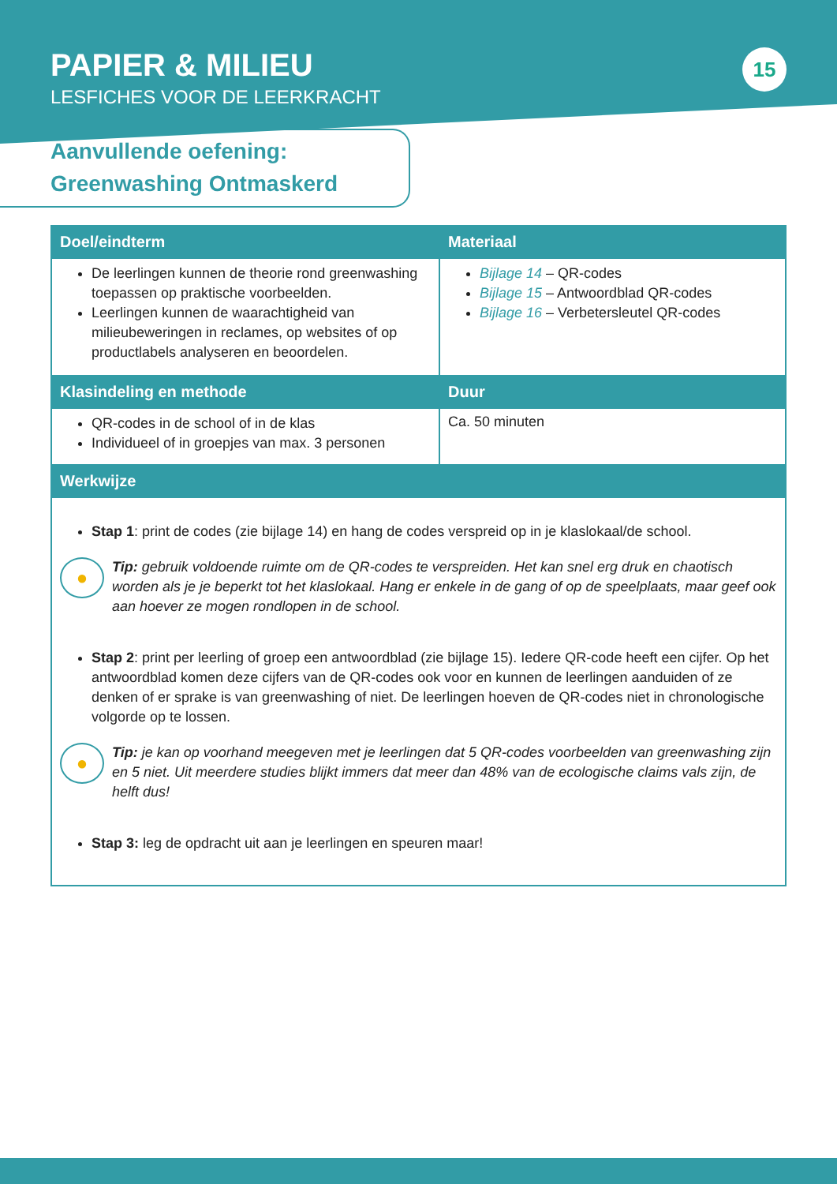PAPIER & MILIEU
LESFICHES VOOR DE LEERKRACHT
15
Aanvullende oefening:
Greenwashing Ontmaskerd
| Doel/eindterm | Materiaal |
| --- | --- |
| De leerlingen kunnen de theorie rond greenwashing toepassen op praktische voorbeelden. Leerlingen kunnen de waarachtigheid van milieubeweringen in reclames, op websites of op productlabels analyseren en beoordelen. | Bijlage 14 – QR-codes Bijlage 15 – Antwoordblad QR-codes Bijlage 16 – Verbetersleutel QR-codes |
| Klasindeling en methode | Duur |
| QR-codes in de school of in de klas Individueel of in groepjes van max. 3 personen | Ca. 50 minuten |
| Werkwijze | |
| Stap 1 : print de codes (zie bijlage 14) en hang de codes verspreid op in je klaslokaal/de school. ● Tip: gebruik voldoende ruimte om de QR-codes te verspreiden. Het kan snel erg druk en chaotisch worden als je je beperkt tot het klaslokaal. Hang er enkele in de gang of op de speelplaats, maar geef ook aan hoever ze mogen rondlopen in de school. Stap 2 : print per leerling of groep een antwoordblad (zie bijlage 15). Iedere QR-code heeft een cijfer. Op het antwoordblad komen deze cijfers van de QR-codes ook voor en kunnen de leerlingen aanduiden of ze denken of er sprake is van greenwashing of niet. De leerlingen hoeven de QR-codes niet in chronologische volgorde op te lossen. ● Tip: je kan op voorhand meegeven met je leerlingen dat 5 QR-codes voorbeelden van greenwashing zijn en 5 niet. Uit meerdere studies blijkt immers dat meer dan 48% van de ecologische claims vals zijn, de helft dus! Stap 3: leg de opdracht uit aan je leerlingen en speuren maar! | |